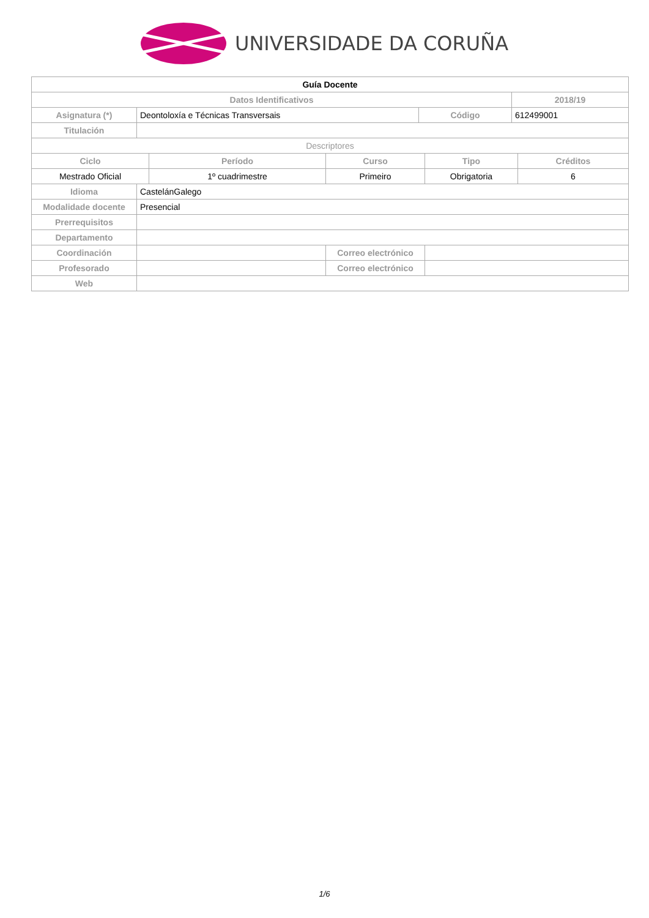UNIVERSIDADE DA CORUÑA
| Guía Docente | | | | | | | |
| --- | --- | --- | --- | --- | --- | --- | --- |
| Datos Identificativos | | | | | | 2018/19 | |
| Asignatura (*) | Deontoloxía e Técnicas Transversais | | | Código | | 612499001 | |
| Titulación | | | | | | | |
| Descriptores | | | | | | | |
| Ciclo | | Período | Curso | | Tipo | | Créditos |
| Mestrado Oficial | | 1º cuadrimestre | Primeiro | | Obrigatoria | | 6 |
| Idioma | CastelánGalego | | | | | | |
| Modalidade docente | Presencial | | | | | | |
| Prerrequisitos | | | | | | | |
| Departamento | | | | | | | |
| Coordinación | | | Correo electrónico | | | | |
| Profesorado | | | Correo electrónico | | | | |
| Web | | | | | | | |
1/6